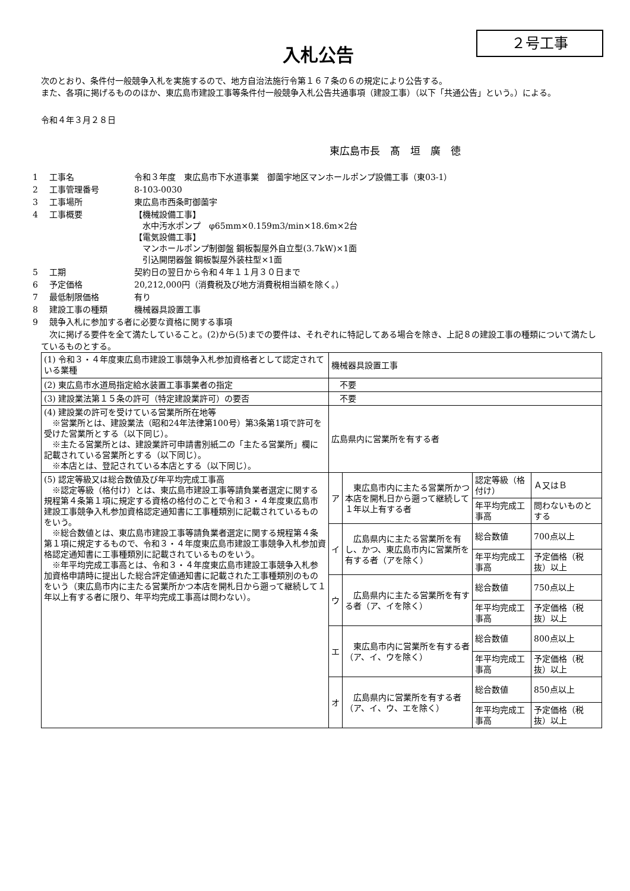２号工事
入札公告
　次のとおり、条件付一般競争入札を実施するので、地方自治法施行令第１６７条の６の規定により公告する。
　また、各項に掲げるもののほか、東広島市建設工事等条件付一般競争入札公告共通事項（建設工事）（以下「共通公告」という。）による。
　令和４年３月２８日
東広島市長　髙　垣　廣　徳
| 1 | 工事名 | 令和３年度 東広島市下水道事業 御薗宇地区マンホールポンプ設備工事（東03-1） |
| 2 | 工事管理番号 | 8-103-0030 |
| 3 | 工事場所 | 東広島市西条町御薗宇 |
| 4 | 工事概要 | 【機械設備工事】 水中汚水ポンプ φ65mm×0.159m3/min×18.6m×2台 【電気設備工事】 マンホールポンプ制御盤 鋼板製屋外自立型(3.7kW)×1面 引込開閉器盤 鋼板製屋外装柱型×1面 |
| 5 | 工期 | 契約日の翌日から令和４年１１月３０日まで |
| 6 | 予定価格 | 20,212,000円（消費税及び地方消費税相当額を除く。） |
| 7 | 最低制限価格 | 有り |
| 8 | 建設工事の種類 | 機械器具設置工事 |
| 9 | 競争入札に参加する者に必要な資格に関する事項 | |
　次に掲げる要件を全て満たしていること。(2)から(5)までの要件は、それぞれに特記してある場合を除き、上記８の建設工事の種類について満たしているものとする。
| (1) 令和３・４年度東広島市建設工事競争入札参加資格者として認定されている業種 | 機械器具設置工事 | | | |
| (2) 東広島市水道局指定給水装置工事事業者の指定 | 不要 | | | |
| (3) 建設業法第１５条の許可（特定建設業許可）の要否 | 不要 | | | |
| (4) 建設業の許可を受けている営業所所在地等 ※営業所とは、建設業法（昭和24年法律第100号）第3条第1項で許可を受けた営業所とする（以下同じ）。 ※主たる営業所とは、建設業許可申請書別紙二の「主たる営業所」欄に記載されている営業所とする（以下同じ）。 ※本店とは、登記されている本店とする（以下同じ）。 | 広島県内に営業所を有する者 | | | |
| (5) 認定等級又は総合数値及び年平均完成工事高 ※認定等級（格付け）とは、東広島市建設工事等請負業者選定に関する規程第４条第１項に規定する資格の格付のことで令和３・４年度東広島市建設工事競争入札参加資格認定通知書に工事種類別に記載されているものをいう。 ※総合数値とは、東広島市建設工事等請負業者選定に関する規程第４条第１項に規定するもので、令和３・４年度東広島市建設工事競争入札参加資格認定通知書に工事種類別に記載されているものをいう。 ※年平均完成工事高とは、令和３・４年度東広島市建設工事競争入札参加資格申請時に提出した総合評定値通知書に記載された工事種類別のものをいう（東広島市内に主たる営業所かつ本店を開札日から遡って継続して１年以上有する者に限り、年平均完成工事高は問わない）。 | ア | 東広島市内に主たる営業所かつ本店を開札日から遡って継続して１年以上有する者 | 認定等級（格付け） | Ａ又はＢ |
| | | | 年平均完成工事高 | 問わないものとする |
| | イ | 広島県内に主たる営業所を有し、かつ、東広島市内に営業所を有する者（アを除く） | 総合数値 | 700点以上 |
| | | | 年平均完成工事高 | 予定価格（税抜）以上 |
| | ウ | 広島県内に主たる営業所を有する者（ア、イを除く） | 総合数値 | 750点以上 |
| | | | 年平均完成工事高 | 予定価格（税抜）以上 |
| | エ | 東広島市内に営業所を有する者（ア、イ、ウを除く） | 総合数値 | 800点以上 |
| | | | 年平均完成工事高 | 予定価格（税抜）以上 |
| | オ | 広島県内に営業所を有する者（ア、イ、ウ、エを除く） | 総合数値 | 850点以上 |
| | | | 年平均完成工事高 | 予定価格（税抜）以上 |